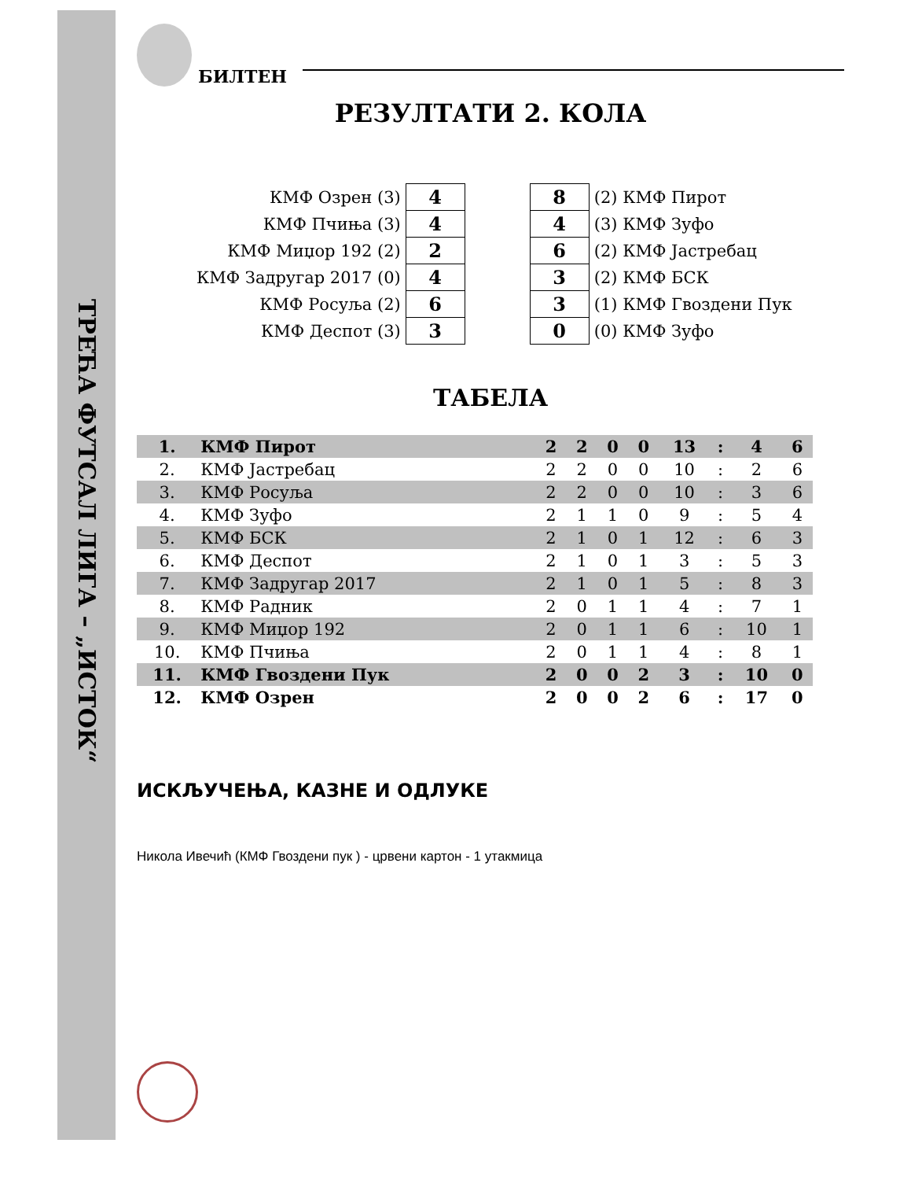ТРЕЋА ФУТСАЛ ЛИГА – „ИСТОК“
БИЛТЕН
РЕЗУЛТАТИ 2. КОЛА
| КМФ Озрен (3) | 4 | | 8 | (2) КМФ Пирот |
| КМФ Пчиња (3) | 4 | | 4 | (3) КМФ Зуфо |
| КМФ Миџор 192 (2) | 2 | | 6 | (2) КМФ Јастребац |
| КМФ Задругар 2017 (0) | 4 | | 3 | (2) КМФ БСК |
| КМФ Росуља (2) | 6 | | 3 | (1) КМФ Гвоздени Пук |
| КМФ Деспот (3) | 3 | | 0 | (0) КМФ Зуфо |
ТАБЕЛА
| 1. | КМФ Пирот | 2 | 2 | 0 | 0 | 13 | : | 4 | 6 |
| 2. | КМФ Јастребац | 2 | 2 | 0 | 0 | 10 | : | 2 | 6 |
| 3. | КМФ Росуља | 2 | 2 | 0 | 0 | 10 | : | 3 | 6 |
| 4. | КМФ Зуфо | 2 | 1 | 1 | 0 | 9 | : | 5 | 4 |
| 5. | КМФ БСК | 2 | 1 | 0 | 1 | 12 | : | 6 | 3 |
| 6. | КМФ Деспот | 2 | 1 | 0 | 1 | 3 | : | 5 | 3 |
| 7. | КМФ Задругар 2017 | 2 | 1 | 0 | 1 | 5 | : | 8 | 3 |
| 8. | КМФ Радник | 2 | 0 | 1 | 1 | 4 | : | 7 | 1 |
| 9. | КМФ Миџор 192 | 2 | 0 | 1 | 1 | 6 | : | 10 | 1 |
| 10. | КМФ Пчиња | 2 | 0 | 1 | 1 | 4 | : | 8 | 1 |
| 11. | КМФ Гвоздени Пук | 2 | 0 | 0 | 2 | 3 | : | 10 | 0 |
| 12. | КМФ Озрен | 2 | 0 | 0 | 2 | 6 | : | 17 | 0 |
ИСКЉУЧЕЊА, КАЗНЕ И ОДЛУКЕ
Никола Ивечић (КМФ Гвоздени пук ) - црвени картон - 1 утакмица